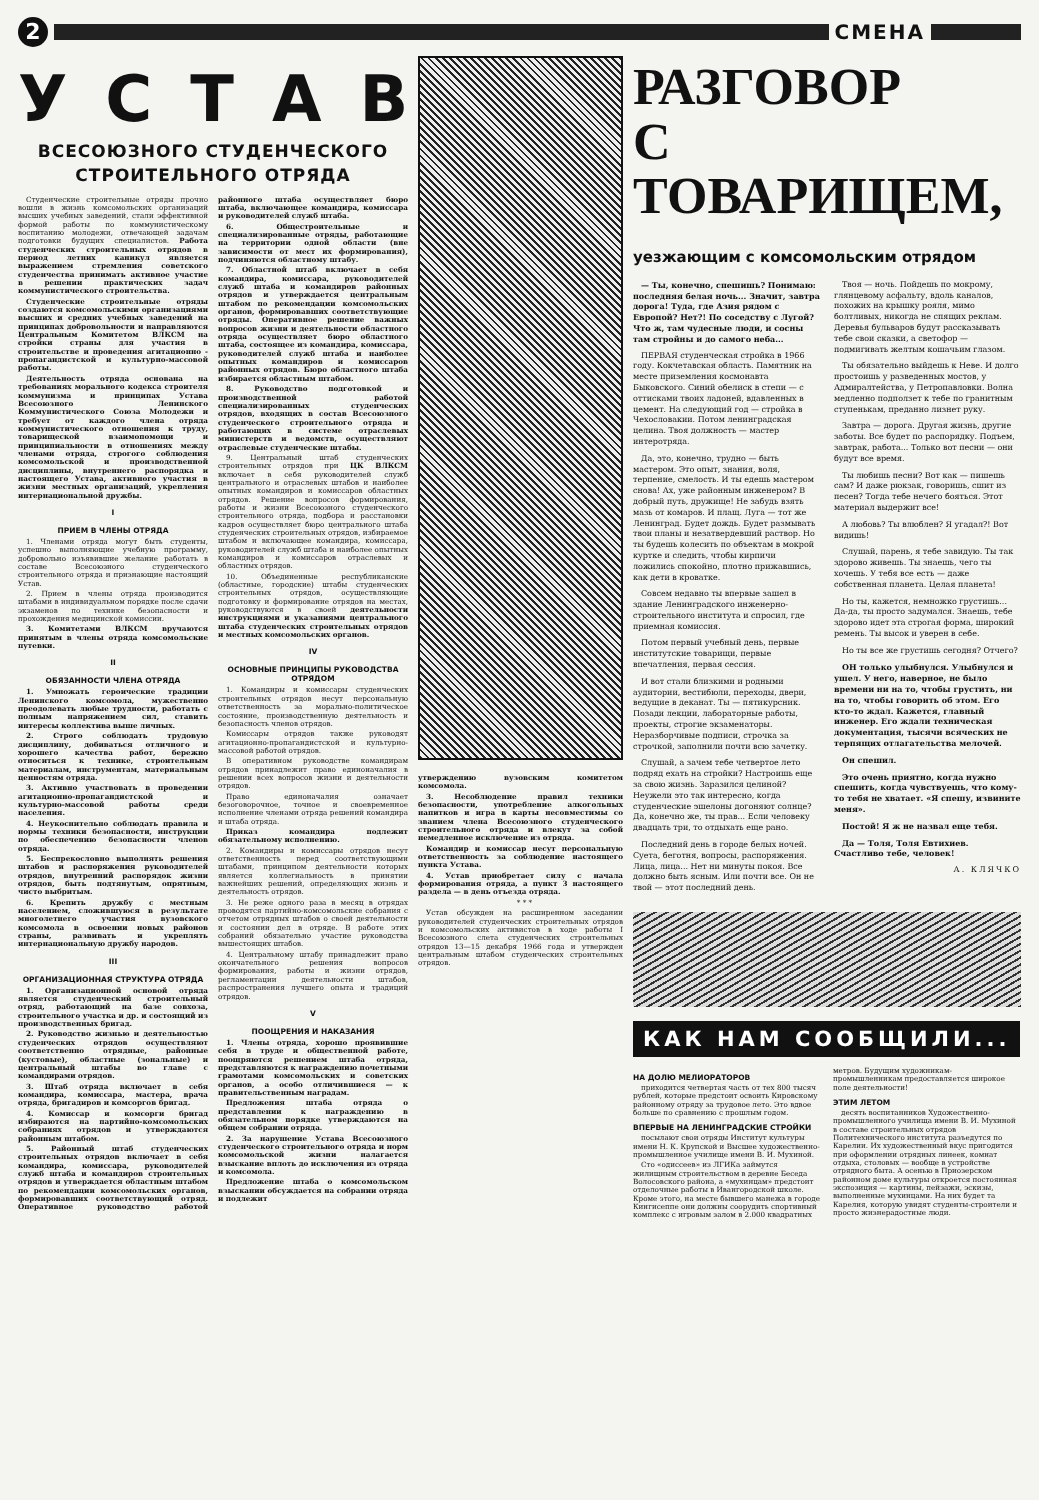2
СМЕНА
УСТАВ
ВСЕСОЮЗНОГО СТУДЕНЧЕСКОГО
СТРОИТЕЛЬНОГО ОТРЯДА
Студенческие строительные отряды прочно вошли в жизнь комсомольских организаций высших учебных заведений, стали эффективной формой работы по коммунистическому воспитанию молодежи, отвечающей задачам подготовки будущих специалистов. Работа студенческих строительных отрядов в период летних каникул является выражением стремления советского студенчества принимать активное участие в решении практических задач коммунистического строительства.
Студенческие строительные отряды создаются комсомольскими организациями высших и средних учебных заведений на принципах добровольности и направляются Центральным Комитетом ВЛКСМ на стройки страны для участия в строительстве и проведения агитационно - пропагандистской и культурно-массовой работы.
Деятельность отряда основана на требованиях морального кодекса строителя коммунизма и принципах Устава Всесоюзного Ленинского Коммунистического Союза Молодежи и требует от каждого члена отряда коммунистического отношения к труду, товарищеской взаимопомощи и принципиальности в отношениях между членами отряда, строгого соблюдения комсомольской и производственной дисциплины, внутреннего распорядка и настоящего Устава, активного участия в жизни местных организаций, укрепления интернациональной дружбы.
I
ПРИЕМ В ЧЛЕНЫ ОТРЯДА
1. Членами отряда могут быть студенты, успешно выполняющие учебную программу, добровольно изъявившие желание работать в составе Всесоюзного студенческого строительного отряда и признающие настоящий Устав.
2. Прием в члены отряда производится штабами в индивидуальном порядке после сдачи экзаменов по технике безопасности и прохождения медицинской комиссии.
3. Комитетами ВЛКСМ вручаются принятым в члены отряда комсомольские путевки.
II
ОБЯЗАННОСТИ ЧЛЕНА ОТРЯДА
1. Умножать героические традиции Ленинского комсомола, мужественно преодолевать любые трудности, работать с полным напряжением сил, ставить интересы коллектива выше личных.
2. Строго соблюдать трудовую дисциплину, добиваться отличного и хорошего качества работ, бережно относиться к технике, строительным материалам, инструментам, материальным ценностям отряда.
3. Активно участвовать в проведении агитационно-пропагандистской и культурно-массовой работы среди населения.
4. Неукоснительно соблюдать правила и нормы техники безопасности, инструкции по обеспечению безопасности членов отряда.
5. Беспрекословно выполнять решения штабов и распоряжения руководителей отрядов, внутренний распорядок жизни отрядов, быть подтянутым, опрятным, чисто выбритым.
6. Крепить дружбу с местным населением, сложившуюся в результате многолетнего участия вузовского комсомола в освоении новых районов страны, развивать и укреплять интернациональную дружбу народов.
III
ОРГАНИЗАЦИОННАЯ СТРУКТУРА ОТРЯДА
1. Организационной основой отряда является студенческий строительный отряд, работающий на базе совхоза, строительного участка и др. и состоящий из производственных бригад.
2. Руководство жизнью и деятельностью студенческих отрядов осуществляют соответственно отрядные, районные (кустовые), областные (зональные) и центральный штабы во главе с командирами отрядов.
3. Штаб отряда включает в себя командира, комиссара, мастера, врача отряда, бригадиров и комсоргов бригад.
4. Комиссар и комсорги бригад избираются на партийно-комсомольских собраниях отрядов и утверждаются районным штабом.
5. Районный штаб студенческих строительных отрядов включает в себя командира, комиссара, руководителей служб штаба и командиров строительных отрядов и утверждается областным штабом по рекомендации комсомольских органов, формировавших соответствующий отряд. Оперативное руководство работой районного штаба осуществляет бюро штаба, включающее командира, комиссара и руководителей служб штаба.
6. Общестроительные и специализированные отряды, работающие на территории одной области (вне зависимости от мест их формирования), подчиняются областному штабу.
7. Областной штаб включает в себя командира, комиссара, руководителей служб штаба и командиров районных отрядов и утверждается центральным штабом по рекомендации комсомольских органов, формировавших соответствующие отряды. Оперативное решение важных вопросов жизни и деятельности областного отряда осуществляет бюро областного штаба, состоящее из командира, комиссара, руководителей служб штаба и наиболее опытных командиров и комиссаров районных отрядов. Бюро областного штаба избирается областным штабом.
8. Руководство подготовкой и производственной работой специализированных студенческих отрядов, входящих в состав Всесоюзного студенческого строительного отряда и работающих в системе отраслевых министерств и ведомств, осуществляют отраслевые студенческие штабы.
9. Центральный штаб студенческих строительных отрядов при ЦК ВЛКСМ включает в себя руководителей служб центрального и отраслевых штабов и наиболее опытных командиров и комиссаров областных отрядов. Решение вопросов формирования, работы и жизни Всесоюзного студенческого строительного отряда, подбора и расстановки кадров осуществляет бюро центрального штаба студенческих строительных отрядов, избираемое штабом и включающее командира, комиссара, руководителей служб штаба и наиболее опытных командиров и комиссаров отраслевых и областных отрядов.
10. Объединенные республиканские (областные, городские) штабы студенческих строительных отрядов, осуществляющие подготовку и формирование отрядов на местах, руководствуются в своей деятельности инструкциями и указаниями центрального штаба студенческих строительных отрядов и местных комсомольских органов.
IV
ОСНОВНЫЕ ПРИНЦИПЫ РУКОВОДСТВА ОТРЯДОМ
1. Командиры и комиссары студенческих строительных отрядов несут персональную ответственность за морально-политическое состояние, производственную деятельность и безопасность членов отрядов.
Комиссары отрядов также руководят агитационно-пропагандистской и культурно-массовой работой отрядов.
В оперативном руководстве командирам отрядов принадлежит право единоначалия в решении всех вопросов жизни и деятельности отрядов.
Право единоначалия означает безоговорочное, точное и своевременное исполнение членами отряда решений командира и штаба отряда.
Приказ командира подлежит обязательному исполнению.
2. Командиры и комиссары отрядов несут ответственность перед соответствующими штабами, принципом деятельности которых является коллегиальность в принятии важнейших решений, определяющих жизнь и деятельность отрядов.
3. Не реже одного раза в месяц в отрядах проводятся партийно-комсомольские собрания с отчетом отрядных штабов о своей деятельности и состоянии дел в отряде. В работе этих собраний обязательно участие руководства вышестоящих штабов.
4. Центральному штабу принадлежит право окончательного решения вопросов формирования, работы и жизни отрядов, регламентации деятельности штабов, распространения лучшего опыта и традиций отрядов.
V
ПООЩРЕНИЯ И НАКАЗАНИЯ
1. Члены отряда, хорошо проявившие себя в труде и общественной работе, поощряются решением штаба отряда, представляются к награждению почетными грамотами комсомольских и советских органов, а особо отличившиеся — к правительственным наградам.
Предложения штаба отряда о представлении к награждению в обязательном порядке утверждаются на общем собрании отряда.
2. За нарушение Устава Всесоюзного студенческого строительного отряда и норм комсомольской жизни налагается взыскание вплоть до исключения из отряда и комсомола.
Предложение штаба о комсомольском взыскании обсуждается на собрании отряда и подлежит
утверждению вузовским комитетом комсомола.
3. Несоблюдение правил техники безопасности, употребление алкогольных напитков и игра в карты несовместимы со званием члена Всесоюзного студенческого строительного отряда и влекут за собой немедленное исключение из отряда.
Командир и комиссар несут персональную ответственность за соблюдение настоящего пункта Устава.
4. Устав приобретает силу с начала формирования отряда, а пункт 3 настоящего раздела — в день отъезда отряда.
* * *
Устав обсужден на расширенном заседании руководителей студенческих строительных отрядов и комсомольских активистов в ходе работы I Всесоюзного слета студенческих строительных отрядов 13—15 декабря 1966 года и утвержден центральным штабом студенческих строительных отрядов.
РАЗГОВОР
С ТОВАРИЩЕМ,
уезжающим с комсомольским отрядом
— Ты, конечно, спешишь? Понимаю: последняя белая ночь... Значит, завтра дорога! Туда, где Азия рядом с Европой? Нет?! По соседству с Лугой? Что ж, там чудесные люди, и сосны там стройны и до самого неба...
ПЕРВАЯ студенческая стройка в 1966 году. Кокчетавская область. Памятник на месте приземления космонавта Быковского. Синий обелиск в степи — с оттисками твоих ладоней, вдавленных в цемент. На следующий год — стройка в Чехословакии. Потом ленинградская целина. Твоя должность — мастер интеротряда.
Да, это, конечно, трудно — быть мастером. Это опыт, знания, воля, терпение, смелость. И ты едешь мастером снова! Ах, уже районным инженером? В добрый путь, дружище! Не забудь взять мазь от комаров. И плащ. Луга — тот же Ленинград. Будет дождь. Будет размывать твои планы и незатвердевший раствор. Но ты будешь колесить по объектам в мокрой куртке и следить, чтобы кирпичи ложились спокойно, плотно прижавшись, как дети в кроватке.
Совсем недавно ты впервые зашел в здание Ленинградского инженерно-строительного института и спросил, где приемная комиссия.
Потом первый учебный день, первые институтские товарищи, первые впечатления, первая сессия.
И вот стали близкими и родными аудитории, вестибюли, переходы, двери, ведущие в деканат. Ты — пятикурсник. Позади лекции, лабораторные работы, проекты, строгие экзаменаторы. Неразборчивые подписи, строчка за строчкой, заполнили почти всю зачетку.
Слушай, а зачем тебе четвертое лето подряд ехать на стройки? Настроишь еще за свою жизнь. Заразился целиной? Неужели это так интересно, когда студенческие эшелоны догоняют солнце? Да, конечно же, ты прав... Если человеку двадцать три, то отдыхать еще рано.
Последний день в городе белых ночей. Суета, беготня, вопросы, распоряжения. Лица, лица... Нет ни минуты покоя. Все должно быть ясным. Или почти все. Он не твой — этот последний день.
Твоя — ночь. Пойдешь по мокрому, глянцевому асфальту, вдоль каналов, похожих на крышку рояля, мимо болтливых, никогда не спящих реклам. Деревья бульваров будут рассказывать тебе свои сказки, а светофор — подмигивать желтым кошачьим глазом.
Ты обязательно выйдешь к Неве. И долго простоишь у разведенных мостов, у Адмиралтейства, у Петропавловки. Волна медленно подползет к тебе по гранитным ступенькам, преданно лизнет руку.
Завтра — дорога. Другая жизнь, другие заботы. Все будет по распорядку. Подъем, завтрак, работа... Только вот песни — они будут все время.
Ты любишь песни? Вот как — пишешь сам? И даже рюкзак, говоришь, сшит из песен? Тогда тебе нечего бояться. Этот материал выдержит все!
А любовь? Ты влюблен? Я угадал?! Вот видишь!
Слушай, парень, я тебе завидую. Ты так здорово живешь. Ты знаешь, чего ты хочешь. У тебя все есть — даже собственная планета. Целая планета!
Но ты, кажется, немножко грустишь... Да-да, ты просто задумался. Знаешь, тебе здорово идет эта строгая форма, широкий ремень. Ты высок и уверен в себе.
Но ты все же грустишь сегодня? Отчего?
ОН только улыбнулся. Улыбнулся и ушел. У него, наверное, не было времени ни на то, чтобы грустить, ни на то, чтобы говорить об этом. Его кто-то ждал. Кажется, главный инженер. Его ждали техническая документация, тысячи всяческих не терпящих отлагательства мелочей.
Он спешил.
Это очень приятно, когда нужно спешить, когда чувствуешь, что кому-то тебя не хватает. «Я спешу, извините меня».
Постой! Я ж не назвал еще тебя.
Да — Толя, Толя Евтихиев. Счастливо тебе, человек!
А. КЛЯЧКО
КАК НАМ СООБЩИЛИ...
НА ДОЛЮ МЕЛИОРАТОРОВ
приходится четвертая часть от тех 800 тысяч рублей, которые предстоит освоить Кировскому районному отряду за трудовое лето. Это вдвое больше по сравнению с прошлым годом.
ВПЕРВЫЕ НА ЛЕНИНГРАДСКИЕ СТРОЙКИ
посылают свои отряды Институт культуры имени Н. К. Крупской и Высшее художественно-промышленное училище имени В. И. Мухиной.
Сто «одиссеев» из ЛГИКа займутся жилищным строительством в деревне Беседа Волосовского района, а «мухинцам» предстоит отделочные работы в Ивангородской школе. Кроме этого, на месте бывшего манежа в городе Кингисеппе они должны соорудить спортивный комплекс с игровым залом в 2.000 квадратных метров. Будущим художникам-промышленникам предоставляется широкое поле деятельности!
ЭТИМ ЛЕТОМ
десять воспитанников Художественно-промышленного училища имени В. И. Мухиной в составе строительных отрядов Политехнического института разъедутся по Карелии. Их художественный вкус пригодится при оформлении отрядных линеек, комнат отдыха, столовых — вообще в устройстве отрядного быта. А осенью в Приозерском районном доме культуры откроется постоянная экспозиция — картины, пейзажи, эскизы, выполненные мухинцами. На них будет та Карелия, которую увидят студенты-строители и просто жизнерадостные люди.